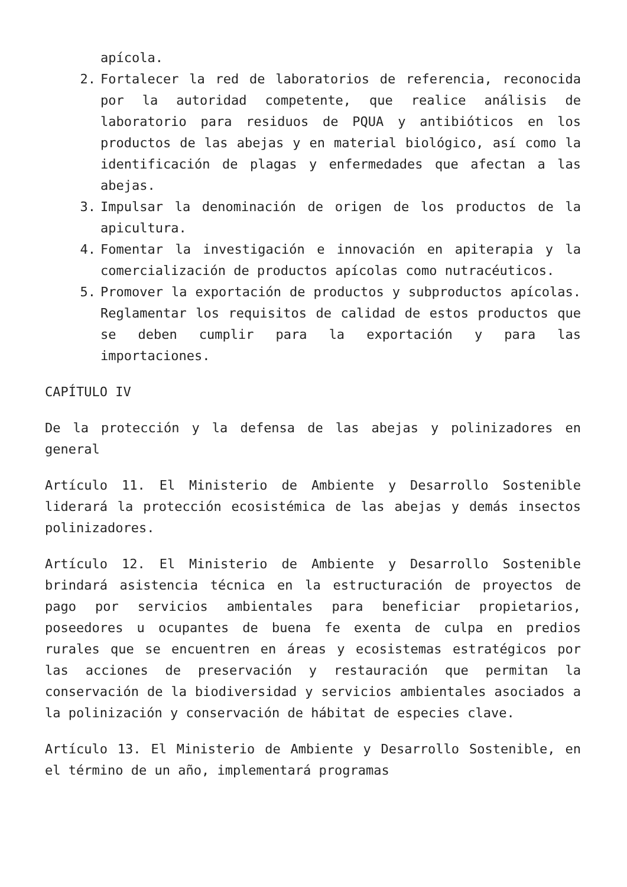apícola.
2. Fortalecer la red de laboratorios de referencia, reconocida por la autoridad competente, que realice análisis de laboratorio para residuos de PQUA y antibióticos en los productos de las abejas y en material biológico, así como la identificación de plagas y enfermedades que afectan a las abejas.
3. Impulsar la denominación de origen de los productos de la apicultura.
4. Fomentar la investigación e innovación en apiterapia y la comercialización de productos apícolas como nutracéuticos.
5. Promover la exportación de productos y subproductos apícolas. Reglamentar los requisitos de calidad de estos productos que se deben cumplir para la exportación y para las importaciones.
CAPÍTULO IV
De la protección y la defensa de las abejas y polinizadores en general
Artículo 11. El Ministerio de Ambiente y Desarrollo Sostenible liderará la protección ecosistémica de las abejas y demás insectos polinizadores.
Artículo 12. El Ministerio de Ambiente y Desarrollo Sostenible brindará asistencia técnica en la estructuración de proyectos de pago por servicios ambientales para beneficiar propietarios, poseedores u ocupantes de buena fe exenta de culpa en predios rurales que se encuentren en áreas y ecosistemas estratégicos por las acciones de preservación y restauración que permitan la conservación de la biodiversidad y servicios ambientales asociados a la polinización y conservación de hábitat de especies clave.
Artículo 13. El Ministerio de Ambiente y Desarrollo Sostenible, en el término de un año, implementará programas